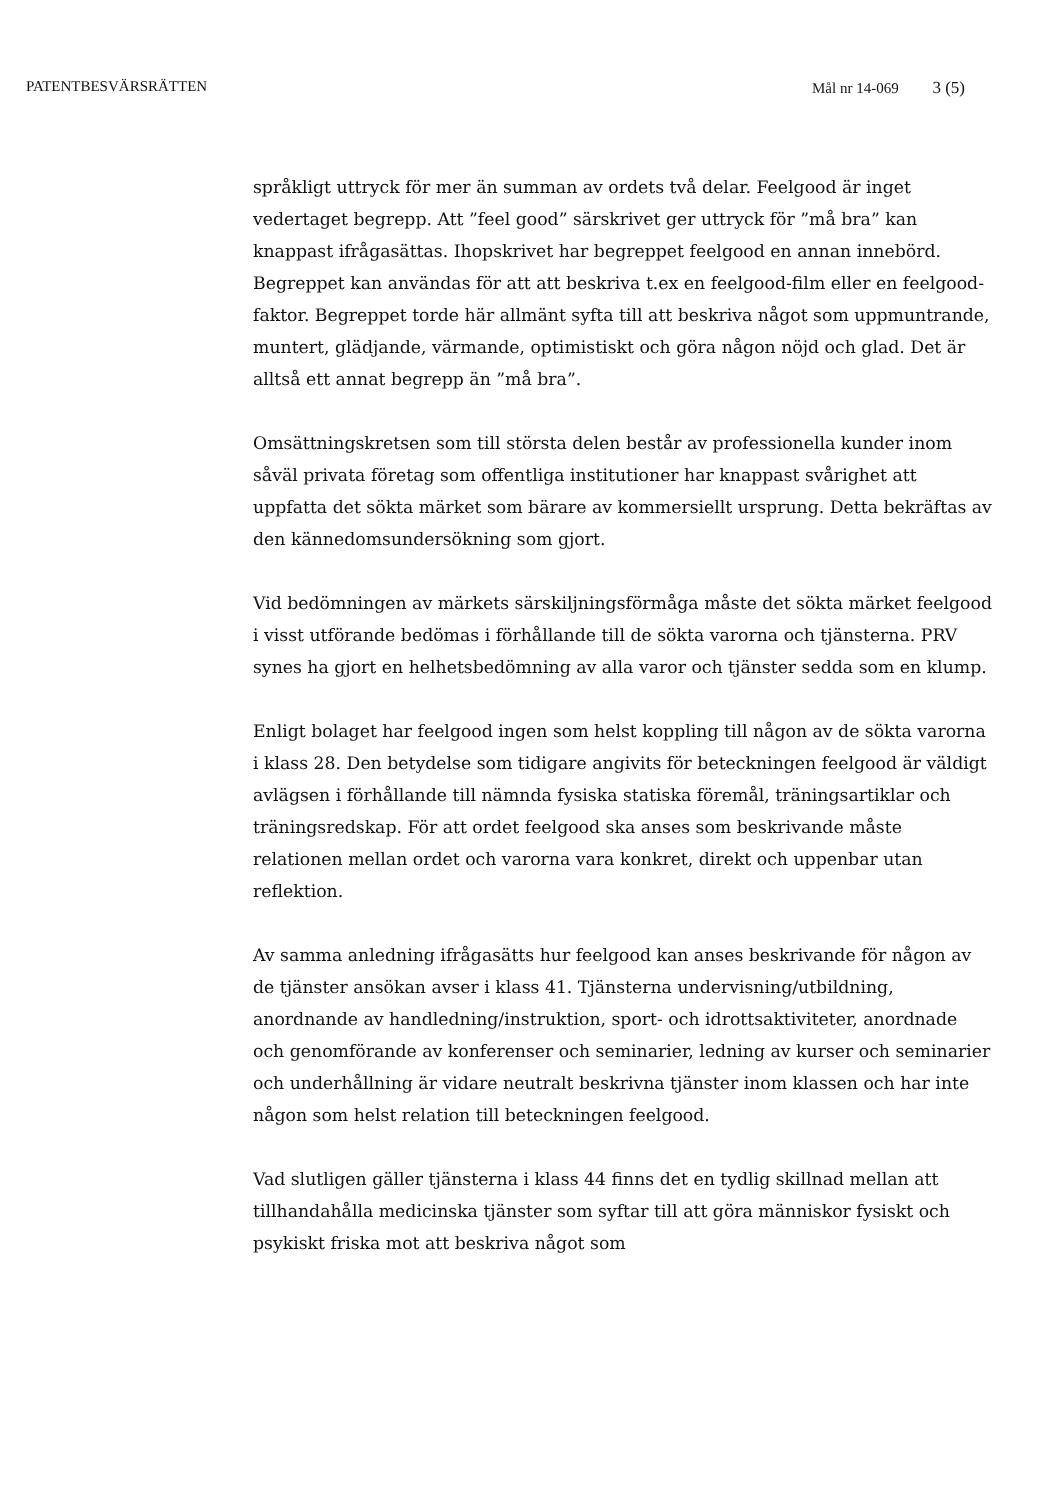PATENTBESVÄRSRÄTTEN Mål nr 14-069 3 (5)
språkligt uttryck för mer än summan av ordets två delar. Feelgood är inget vedertaget begrepp. Att ”feel good” särskrivet ger uttryck för ”må bra” kan knappast ifrågasättas. Ihopskrivet har begreppet feelgood en annan innebörd. Begreppet kan användas för att att beskriva t.ex en feelgood-film eller en feelgood-faktor. Begreppet torde här allmänt syfta till att beskriva något som uppmuntrande, muntert, glädjande, värmande, optimistiskt och göra någon nöjd och glad. Det är alltså ett annat begrepp än ”må bra”.
Omsättningskretsen som till största delen består av professionella kunder inom såväl privata företag som offentliga institutioner har knappast svårighet att uppfatta det sökta märket som bärare av kommersiellt ursprung. Detta bekräftas av den kännedomsundersökning som gjort.
Vid bedömningen av märkets särskiljningsförmåga måste det sökta märket feelgood i visst utförande bedömas i förhållande till de sökta varorna och tjänsterna. PRV synes ha gjort en helhetsbedömning av alla varor och tjänster sedda som en klump.
Enligt bolaget har feelgood ingen som helst koppling till någon av de sökta varorna i klass 28. Den betydelse som tidigare angivits för beteckningen feelgood är väldigt avlägsen i förhållande till nämnda fysiska statiska föremål, träningsartiklar och träningsredskap. För att ordet feelgood ska anses som beskrivande måste relationen mellan ordet och varorna vara konkret, direkt och uppenbar utan reflektion.
Av samma anledning ifrågasätts hur feelgood kan anses beskrivande för någon av de tjänster ansökan avser i klass 41. Tjänsterna undervisning/utbildning, anordnande av handledning/instruktion, sport- och idrottsaktiviteter, anordnade och genomförande av konferenser och seminarier, ledning av kurser och seminarier och underhållning är vidare neutralt beskrivna tjänster inom klassen och har inte någon som helst relation till beteckningen feelgood.
Vad slutligen gäller tjänsterna i klass 44 finns det en tydlig skillnad mellan att tillhandahålla medicinska tjänster som syftar till att göra människor fysiskt och psykiskt friska mot att beskriva något som